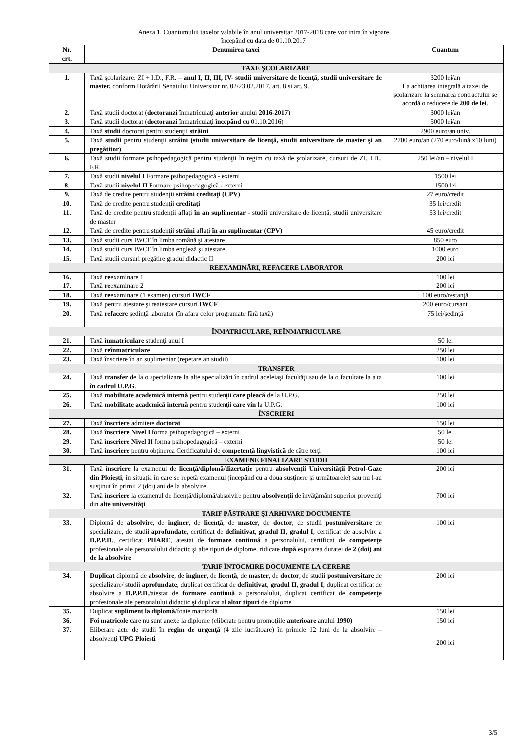Anexa 1. Cuantumului taxelor valabile în anul universitar 2017-2018 care vor intra în vigoare
începând cu data de 01.10.2017
| Nr. crt. | Denumirea taxei | Cuantum |
| --- | --- | --- |
| TAXE ŞCOLARIZARE | | |
| 1. | Taxă şcolarizare: ZI + I.D., F.R. – anul I, II, III, IV- studii universitare de licenţă, studii universitare de master, conform Hotărârii Senatului Universitar nr. 02/23.02.2017, art. 8 și art. 9. | 3200 lei/an La achitarea integrală a taxei de şcolarizare la semnarea contractului se acordă o reducere de 200 de lei . |
| 2. | Taxă studii doctorat ( doctoranzi înmatriculaţi anterior anului 2016-2017 ) | 3000 lei/an |
| 3. | Taxă studii doctorat ( doctoranzi înmatriculaţi începând cu 01.10.2016) | 5000 lei/an |
| 4. | Taxă studii doctorat pentru studenţii străini | 2900 euro/an univ. |
| 5. | Taxă studii pentru studenţii străini (studii universitare de licenţă, studii universitare de master şi an pregătitor) | 2700 euro/an (270 euro/lună x10 luni) |
| 6. | Taxă studii formare psihopedagogică pentru studenţii în regim cu taxă de şcolarizare, cursuri de ZI, I.D., F.R. | 250 lei/an – nivelul I |
| 7. | Taxă studii nivelul I Formare psihopedagogică - externi | 1500 lei |
| 8. | Taxă studii nivelul II Formare psihopedagogică - externi | 1500 lei |
| 9. | Taxă de credite pentru studenţii străini creditaţi (CPV) | 27 euro/credit |
| 10. | Taxă de credite pentru studenţii creditaţi | 35 lei/credit |
| 11. | Taxă de credite pentru studenţii aflaţi în an suplimentar - studii universitare de licenţă, studii universitare de master | 53 lei/credit |
| 12. | Taxă de credite pentru studenţii străini aflaţi în an suplimentar (CPV) | 45 euro/credit |
| 13. | Taxă studii curs IWCF în limba română şi atestare | 850 euro |
| 14. | Taxă studii curs IWCF în limba engleză şi atestare | 1000 euro |
| 15. | Taxă studii cursuri pregătire gradul didactic II | 200 lei |
| REEXAMINĂRI, REFACERE LABORATOR | | |
| 16. | Taxă re examinare 1 | 100 lei |
| 17. | Taxă re examinare 2 | 200 lei |
| 18. | Taxă re examinare ( 1 examen ) cursuri IWCF | 100 euro/restanţă |
| 19. | Taxă pentru atestare şi reatestare cursuri IWCF | 200 euro/cursant |
| 20. | Taxă refacere şedinţă laborator (în afara celor programate fără taxă) | 75 lei/şedinţă |
| ÎNMATRICULARE, REÎNMATRICULARE | | |
| 21. | Taxă înmatriculare studenţi anul I | 50 lei |
| 22. | Taxă reînmatriculare | 250 lei |
| 23. | Taxă înscriere în an suplimentar (repetare an studii) | 100 lei |
| TRANSFER | | |
| 24. | Taxă transfer de la o specializare la alte specializări în cadrul aceleiaşi facultăţi sau de la o facultate la alta în cadrul U.P.G . | 100 lei |
| 25. | Taxă mobilitate academică internă pentru studenţii care pleacă de la U.P.G. | 250 lei |
| 26. | Taxă mobilitate academică internă pentru studenţii care vin la U.P.G. | 100 lei |
| ÎNSCRIERI | | |
| 27. | Taxă înscrier e admitere doctorat | 150 lei |
| 28. | Taxă înscriere Nivel I forma psihopedagogică – externi | 50 lei |
| 29. | Taxă înscriere Nivel II forma psihopedagogică – externi | 50 lei |
| 30. | Taxă înscriere pentru obţinerea Certificatului de competenţă lingvistică de către terţi | 100 lei |
| EXAMENE FINALIZARE STUDII | | |
| 31. | Taxă înscriere la examenul de licenţă/diplomă/dizertaţie pentru absolvenţii Universităţii Petrol-Gaze din Ploieşti , în situaţia în care se repetă examenul (începând cu a doua susţinere şi următoarele) sau nu l-au susţinut în primii 2 (doi) ani de la absolvire. | 200 lei |
| 32. | Taxă înscriere la examenul de licenţă/diplomă/absolvire pentru absolvenţii de învăţământ superior proveniţi din alte universităţi | 700 lei |
| TARIF PĂSTRARE ŞI ARHIVARE DOCUMENTE | | |
| 33. | Diplomă de absolvire , de inginer , de licenţă , de master , de doctor , de studii postuniversitare de specializare, de studii aprofundate , certificat de definitivat , gradul II , gradul I , certificat de absolvire a D.P.P.D ., certificat PHARE , atestat de formare continuă a personalului, certificat de competenţe profesionale ale personalului didactic şi alte tipuri de diplome, ridicate după expirarea duratei de 2 (doi) ani de la absolvire | 100 lei |
| TARIF ÎNTOCMIRE DOCUMENTE LA CERERE | | |
| 34. | Duplicat diplomă de absolvire , de inginer , de licenţă , de master , de doctor , de studii postuniversitare de specializare/ studii aprofundate , duplicat certificat de definitivat , gradul II , gradul I , duplicat certificat de absolvire a D.P.P.D ./atestat de formare continuă a personalului, duplicat certificat de competenţe profesionale ale personalului didactic şi duplicat al altor tipuri de diplome | 200 lei |
| 35. | Duplicat supliment la diplomă /foaie matricolă | 150 lei |
| 36. | Foi matricole care nu sunt anexe la diplome (eliberate pentru promoţiile anterioare anului 1990) | 150 lei |
| 37. | Eliberare acte de studii în regim de urgenţă (4 zile lucrătoare) în primele 12 luni de la absolvire – absolvenţi UPG Ploieşti | 200 lei |
3/5